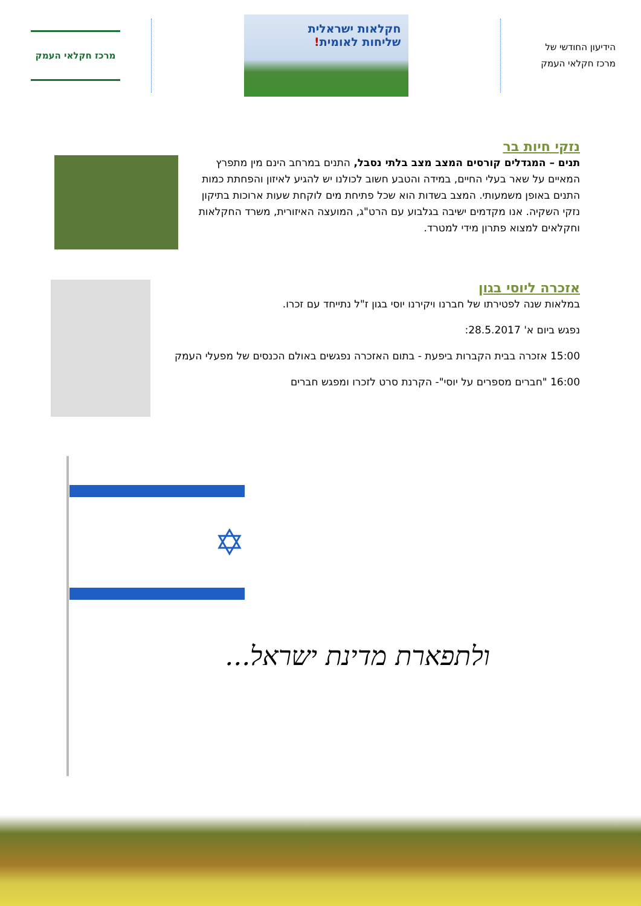הידיעון החודשי של
מרכז חקלאי העמק
חקלאות ישראלית
שליחות לאומית!
מרכז חקלאי העמק
נזקי חיות בר
תנים – המגדלים קורסים המצב מצב בלתי נסבל, התנים במרחב הינם מין מתפרץ המאיים על שאר בעלי החיים, במידה והטבע חשוב לכולנו יש להגיע לאיזון והפחתת כמות התנים באופן משמעותי. המצב בשדות הוא שכל פתיחת מים לוקחת שעות ארוכות בתיקון נזקי השקיה. אנו מקדמים ישיבה בגלבוע עם הרט"ג, המועצה האיזורית, משרד החקלאות וחקלאים למצוא פתרון מידי למטרד.
אזכרה ליוסי בגון
במלאות שנה לפטירתו של חברנו ויקירנו יוסי בגון ז"ל נתייחד עם זכרו.
נפגש ביום א' 28.5.2017:
15:00 אזכרה בבית הקברות ביפעת - בתום האזכרה נפגשים באולם הכנסים של מפעלי העמק
16:00 "חברים מספרים על יוסי"- הקרנת סרט לזכרו ומפגש חברים
✡
ולתפארת מדינת ישראל...